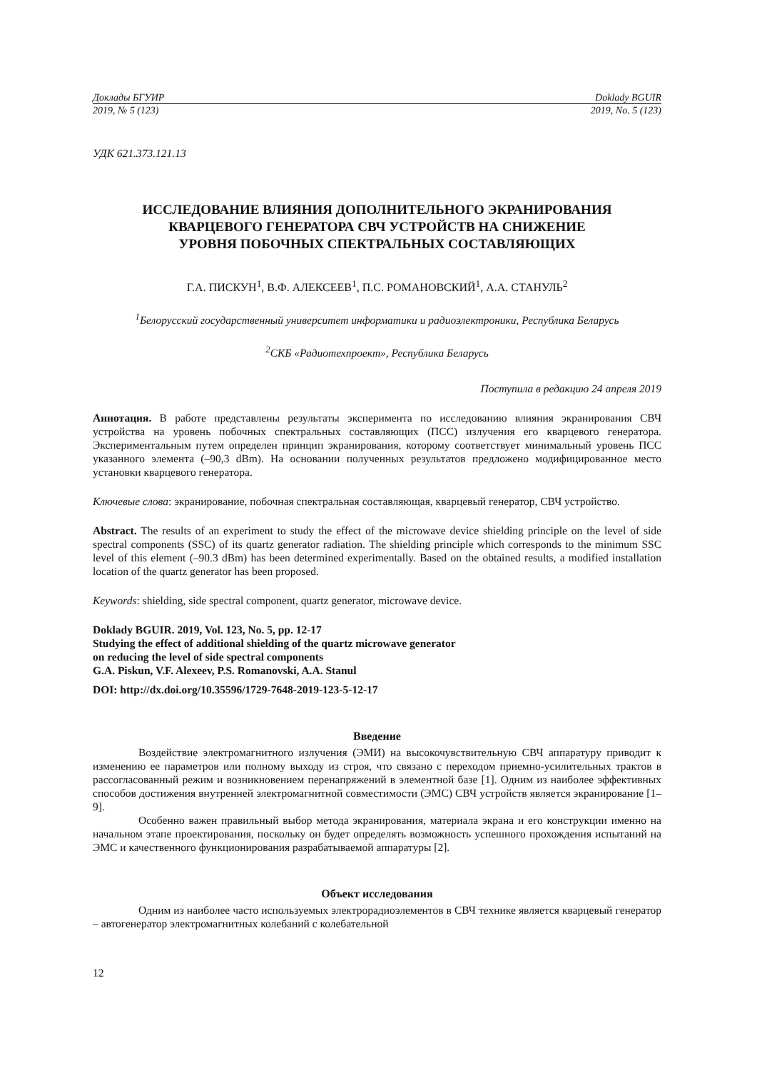Доклады БГУИР Doklady BGUIR
2019, № 5 (123) 2019, No. 5 (123)
УДК 621.373.121.13
ИССЛЕДОВАНИЕ ВЛИЯНИЯ ДОПОЛНИТЕЛЬНОГО ЭКРАНИРОВАНИЯ
КВАРЦЕВОГО ГЕНЕРАТОРА СВЧ УСТРОЙСТВ НА СНИЖЕНИЕ
УРОВНЯ ПОБОЧНЫХ СПЕКТРАЛЬНЫХ СОСТАВЛЯЮЩИХ
Г.А. ПИСКУН<sup>1</sup>, В.Ф. АЛЕКСЕЕВ<sup>1</sup>, П.С. РОМАНОВСКИЙ<sup>1</sup>, А.А. СТАНУЛЬ<sup>2</sup>
<sup>1</sup> Белорусский государственный университет информатики и радиоэлектроники, Республика Беларусь
<sup>2</sup> СКБ «Радиотехпроект», Республика Беларусь
Поступила в редакцию 24 апреля 2019
Аннотация. В работе представлены результаты эксперимента по исследованию влияния экранирования СВЧ устройства на уровень побочных спектральных составляющих (ПСС) излучения его кварцевого генератора. Экспериментальным путем определен принцип экранирования, которому соответствует минимальный уровень ПСС указанного элемента (–90,3 dBm). На основании полученных результатов предложено модифицированное место установки кварцевого генератора.
Ключевые слова: экранирование, побочная спектральная составляющая, кварцевый генератор, СВЧ устройство.
Abstract. The results of an experiment to study the effect of the microwave device shielding principle on the level of side spectral components (SSC) of its quartz generator radiation. The shielding principle which corresponds to the minimum SSC level of this element (–90.3 dBm) has been determined experimentally. Based on the obtained results, a modified installation location of the quartz generator has been proposed.
Keywords: shielding, side spectral component, quartz generator, microwave device.
Doklady BGUIR. 2019, Vol. 123, No. 5, pp. 12-17
Studying the effect of additional shielding of the quartz microwave generator
on reducing the level of side spectral components
G.A. Piskun, V.F. Alexeev, P.S. Romanovski, A.A. Stanul
DOI: http://dx.doi.org/10.35596/1729-7648-2019-123-5-12-17
Введение
Воздействие электромагнитного излучения (ЭМИ) на высокочувствительную СВЧ аппаратуру приводит к изменению ее параметров или полному выходу из строя, что связано с переходом приемно-усилительных трактов в рассогласованный режим и возникновением перенапряжений в элементной базе [1]. Одним из наиболее эффективных способов достижения внутренней электромагнитной совместимости (ЭМС) СВЧ устройств является экранирование [1–9].
Особенно важен правильный выбор метода экранирования, материала экрана и его конструкции именно на начальном этапе проектирования, поскольку он будет определять возможность успешного прохождения испытаний на ЭМС и качественного функционирования разрабатываемой аппаратуры [2].
Объект исследования
Одним из наиболее часто используемых электрорадиоэлементов в СВЧ технике является кварцевый генератор – автогенератор электромагнитных колебаний с колебательной
12